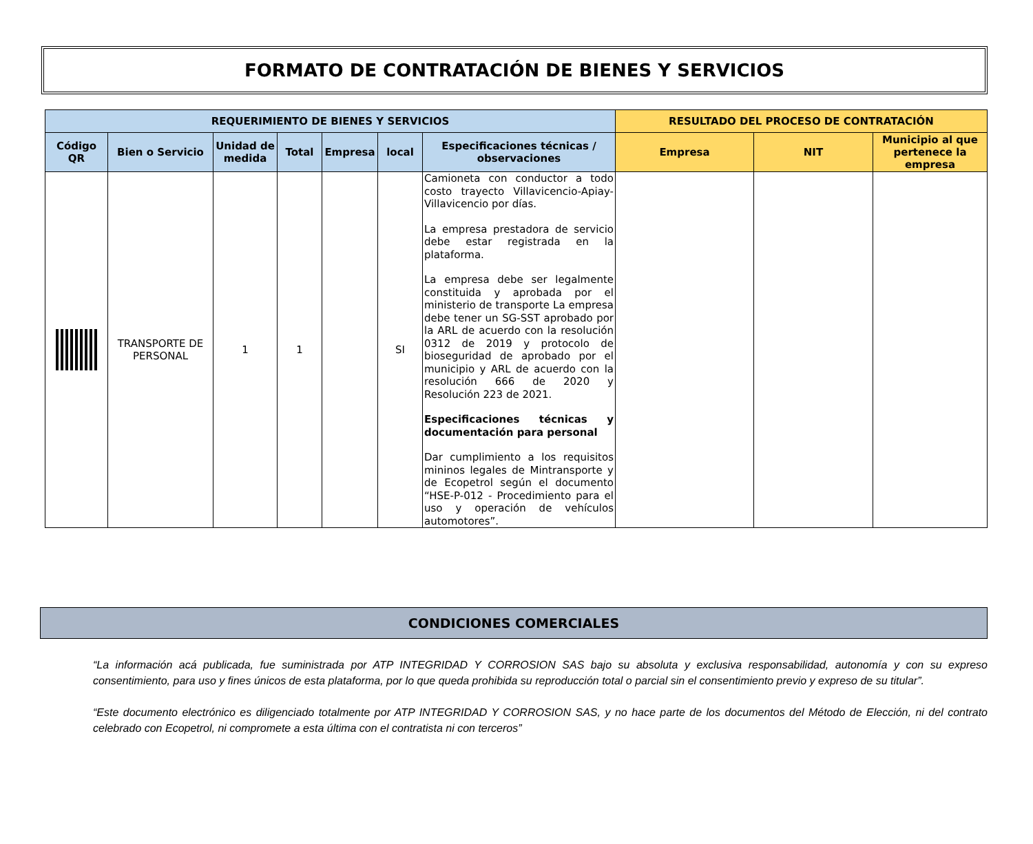FORMATO DE CONTRATACIÓN DE BIENES Y SERVICIOS
| REQUERIMIENTO DE BIENES Y SERVICIOS | | | | | | | RESULTADO DEL PROCESO DE CONTRATACIÓN | | |
| --- | --- | --- | --- | --- | --- | --- | --- | --- | --- |
| Código QR | Bien o Servicio | Unidad de medida | Total | Empresa | local | Especificaciones técnicas / observaciones | Empresa | NIT | Municipio al que pertenece la empresa |
| | TRANSPORTE DE PERSONAL | 1 | 1 | | SI | Camioneta con conductor a todo costo trayecto Villavicencio-Apiay-Villavicencio por días. La empresa prestadora de servicio debe estar registrada en la plataforma. La empresa debe ser legalmente constituida y aprobada por el ministerio de transporte La empresa debe tener un SG-SST aprobado por la ARL de acuerdo con la resolución 0312 de 2019 y protocolo de bioseguridad de aprobado por el municipio y ARL de acuerdo con la resolución 666 de 2020 y Resolución 223 de 2021. Especificaciones técnicas y documentación para personal Dar cumplimiento a los requisitos mininos legales de Mintransporte y de Ecopetrol según el documento “HSE-P-012 - Procedimiento para el uso y operación de vehículos automotores”. | | | |
CONDICIONES COMERCIALES
“La información acá publicada, fue suministrada por ATP INTEGRIDAD Y CORROSION SAS bajo su absoluta y exclusiva responsabilidad, autonomía y con su expreso consentimiento, para uso y fines únicos de esta plataforma, por lo que queda prohibida su reproducción total o parcial sin el consentimiento previo y expreso de su titular”.
“Este documento electrónico es diligenciado totalmente por ATP INTEGRIDAD Y CORROSION SAS, y no hace parte de los documentos del Método de Elección, ni del contrato celebrado con Ecopetrol, ni compromete a esta última con el contratista ni con terceros”